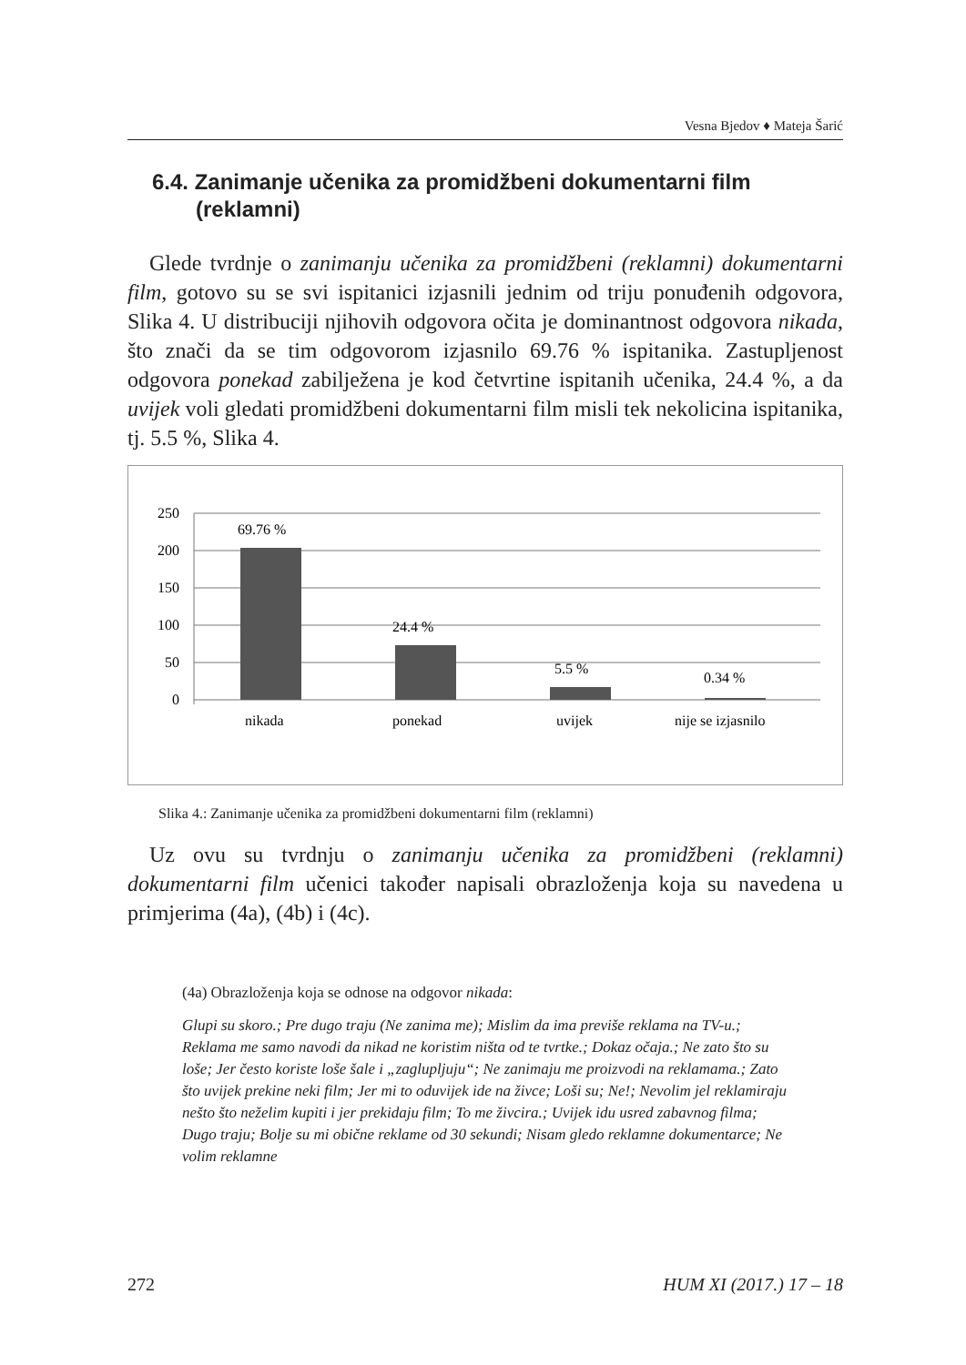Vesna Bjedov ♦ Mateja Šarić
6.4. Zanimanje učenika za promidžbeni dokumentarni film
(reklamni)
Glede tvrdnje o zanimanju učenika za promidžbeni (reklamni) dokumentarni film, gotovo su se svi ispitanici izjasnili jednim od triju ponuđenih odgovora, Slika 4. U distribuciji njihovih odgovora očita je dominantnost odgovora nikada, što znači da se tim odgovorom izjasnilo 69.76 % ispitanika. Zastupljenost odgovora ponekad zabilježena je kod četvrtine ispitanih učenika, 24.4 %, a da uvijek voli gledati promidžbeni dokumentarni film misli tek nekolicina ispitanika, tj. 5.5 %, Slika 4.
250
200
150
100
50
0
69.76 %
24.4 %
5.5 %
0.34 %
nikada
ponekad
uvijek
nije se izjasnilo
Slika 4.: Zanimanje učenika za promidžbeni dokumentarni film (reklamni)
Uz ovu su tvrdnju o zanimanju učenika za promidžbeni (reklamni) dokumentarni film učenici također napisali obrazloženja koja su navedena u primjerima (4a), (4b) i (4c).
(4a) Obrazloženja koja se odnose na odgovor nikada:
Glupi su skoro.; Pre dugo traju (Ne zanima me); Mislim da ima previše reklama na TV-u.; Reklama me samo navodi da nikad ne koristim ništa od te tvrtke.; Dokaz očaja.; Ne zato što su loše; Jer često koriste loše šale i „zaglupljuju“; Ne zanimaju me proizvodi na reklamama.; Zato što uvijek prekine neki film; Jer mi to oduvijek ide na živce; Loši su; Ne!; Nevolim jel reklamiraju nešto što neželim kupiti i jer prekidaju film; To me živcira.; Uvijek idu usred zabavnog filma; Dugo traju; Bolje su mi obične reklame od 30 sekundi; Nisam gledo reklamne dokumentarce; Ne volim reklamne
272 HUM XI (2017.) 17 – 18